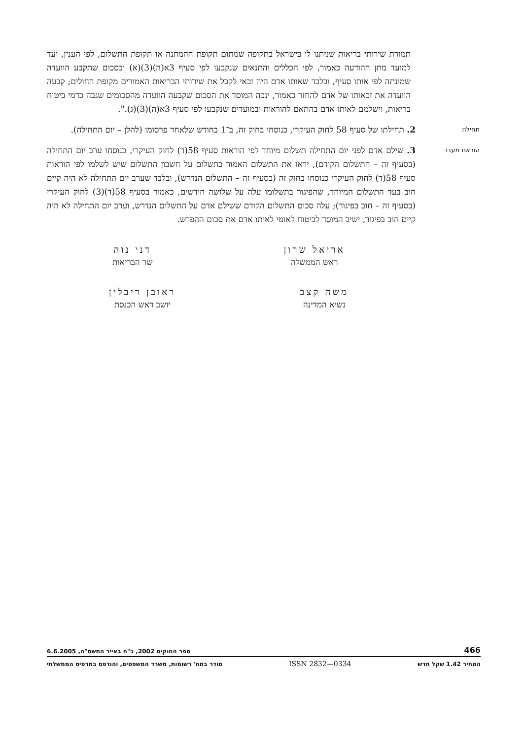תמורת שירותי בריאות שניתנו לו בישראל בתקופה שמתום תקופת ההמתנה או תקופת התשלום, לפי הענין, ועד למועד מתן ההודעה כאמור, לפי הכללים והתנאים שנקבעו לפי סעיף 3א(ה)(3)(א) ובסכום שתקבע הוועדה שמונתה לפי אותו סעיף, ובלבד שאותו אדם היה זכאי לקבל את שירותי הבריאות האמורים מקופת החולים; קבעה הוועדה את זכאותו של אדם להחזר כאמור, ינכה המוסד את הסכום שקבעה הוועדה מהסכומים שגבה כדמי ביטוח בריאות, וישלמם לאותו אדם בהתאם להוראות ובמועדים שנקבעו לפי סעיף 3א(ה)(3)(ג).".
תחילה
2. תחילתו של סעיף 58 לחוק העיקרי, כנוסחו בחוק זה, ב־1 בחודש שלאחר פרסומו (להלן – יום התחילה).
הוראת מעבר
3. שילם אדם לפני יום התחילה תשלום מיוחד לפי הוראות סעיף 58(ד) לחוק העיקרי, כנוסחו ערב יום התחילה (בסעיף זה – התשלום הקודם), יראו את התשלום האמור כתשלום על חשבון התשלום שיש לשלמו לפי הוראות סעיף 58(ד) לחוק העיקרי כנוסחו בחוק זה (בסעיף זה – התשלום הנדרש), ובלבד שערב יום התחילה לא היה קיים חוב בעד התשלום המיוחד, שהפיגור בתשלומו עלה על שלושה חודשים, כאמור בסעיף 58(ד)(3) לחוק העיקרי (בסעיף זה – חוב בפיגור); עלה סכום התשלום הקודם ששילם אדם על התשלום הנדרש, וערב יום התחילה לא היה קיים חוב בפיגור, ישיב המוסד לביטוח לאומי לאותו אדם את סכום ההפרש.
אריאל שרון
ראש הממשלה
דני נוה
שר הבריאות
משה קצב
נשיא המדינה
ראובן ריבלין
יושב ראש הכנסת
466 ספר החוקים 2002, כ"ח באייר התשס"ה, 6.6.2005
המחיר 1.42 שקל חדש ISSN 2832—0334 סודר במח' רשומות, משרד המשפטים, והודפס במדפיס הממשלתי